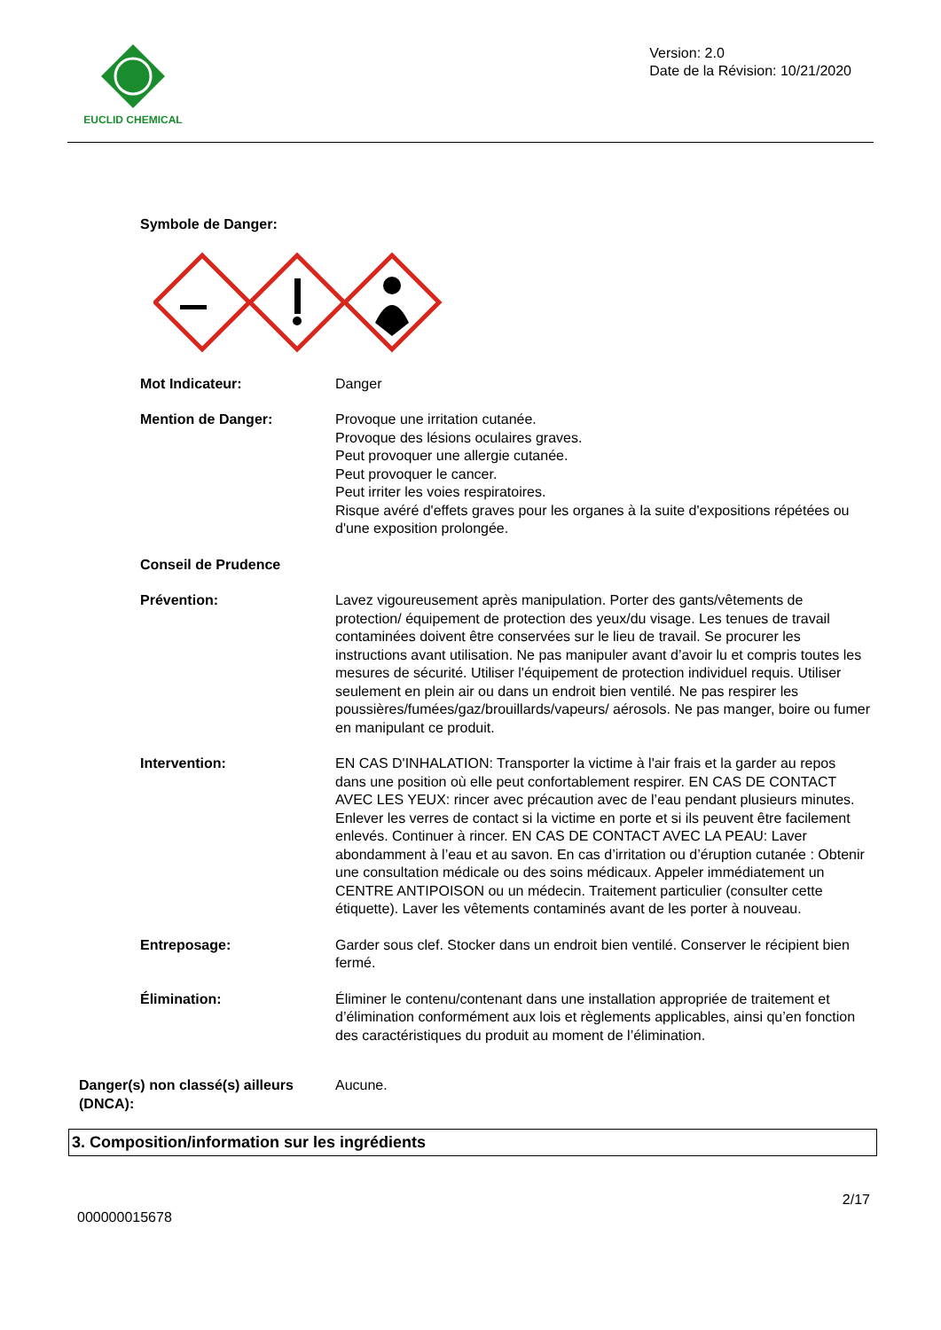EUCLID CHEMICAL
Version: 2.0
Date de la Révision: 10/21/2020
Symbole de Danger:
Mot Indicateur: Danger
Mention de Danger: Provoque une irritation cutanée.
Provoque des lésions oculaires graves.
Peut provoquer une allergie cutanée.
Peut provoquer le cancer.
Peut irriter les voies respiratoires.
Risque avéré d'effets graves pour les organes à la suite d'expositions répétées ou d'une exposition prolongée.
Conseil de Prudence
Prévention: Lavez vigoureusement après manipulation. Porter des gants/vêtements de protection/ équipement de protection des yeux/du visage. Les tenues de travail contaminées doivent être conservées sur le lieu de travail. Se procurer les instructions avant utilisation. Ne pas manipuler avant d’avoir lu et compris toutes les mesures de sécurité. Utiliser l'équipement de protection individuel requis. Utiliser seulement en plein air ou dans un endroit bien ventilé. Ne pas respirer les poussières/fumées/gaz/brouillards/vapeurs/ aérosols. Ne pas manger, boire ou fumer en manipulant ce produit.
Intervention: EN CAS D'INHALATION: Transporter la victime à l'air frais et la garder au repos dans une position où elle peut confortablement respirer. EN CAS DE CONTACT AVEC LES YEUX: rincer avec précaution avec de l’eau pendant plusieurs minutes. Enlever les verres de contact si la victime en porte et si ils peuvent être facilement enlevés. Continuer à rincer. EN CAS DE CONTACT AVEC LA PEAU: Laver abondamment à l’eau et au savon. En cas d’irritation ou d’éruption cutanée : Obtenir une consultation médicale ou des soins médicaux. Appeler immédiatement un CENTRE ANTIPOISON ou un médecin. Traitement particulier (consulter cette étiquette). Laver les vêtements contaminés avant de les porter à nouveau.
Entreposage: Garder sous clef. Stocker dans un endroit bien ventilé. Conserver le récipient bien fermé.
Élimination: Éliminer le contenu/contenant dans une installation appropriée de traitement et d’élimination conformément aux lois et règlements applicables, ainsi qu’en fonction des caractéristiques du produit au moment de l’élimination.
Danger(s) non classé(s) ailleurs (DNCA):
Aucune.
3. Composition/information sur les ingrédients
000000015678 2/17